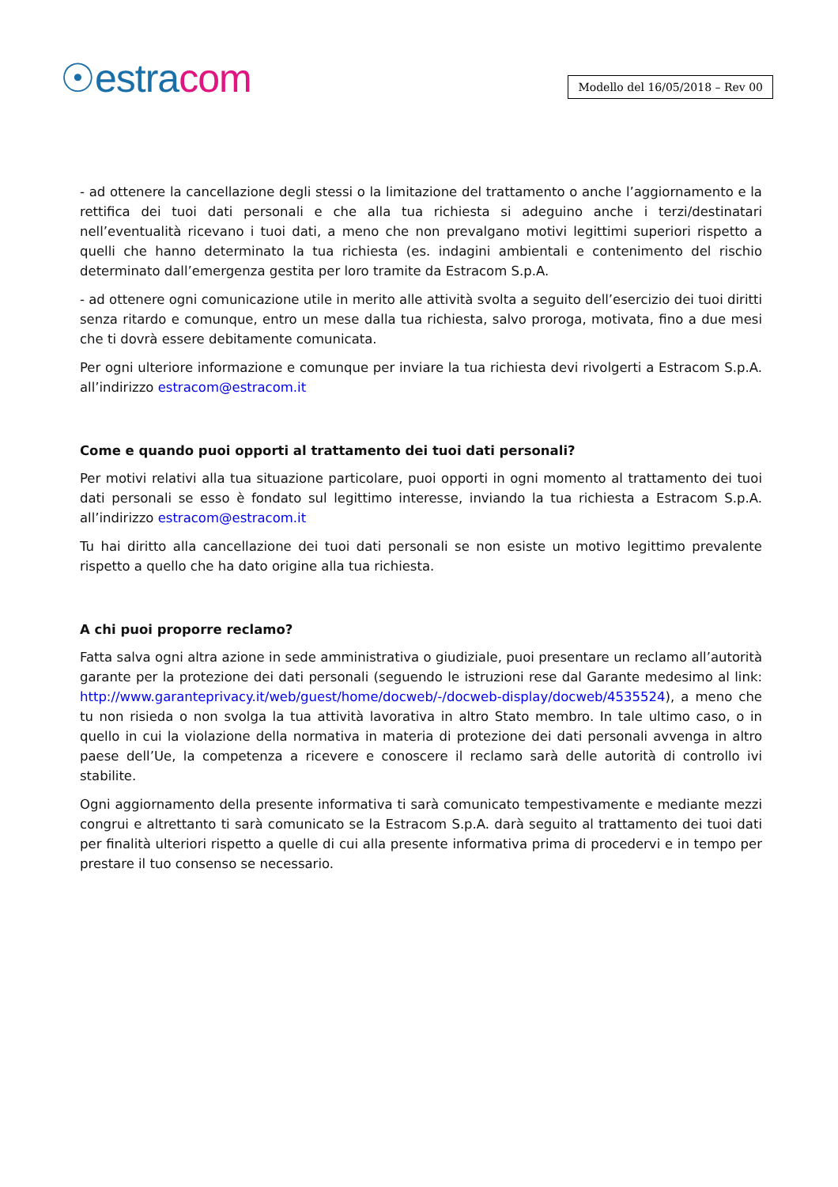☉estracom
Modello del 16/05/2018 – Rev 00
- ad ottenere la cancellazione degli stessi o la limitazione del trattamento o anche l’aggiornamento e la rettifica dei tuoi dati personali e che alla tua richiesta si adeguino anche i terzi/destinatari nell’eventualità ricevano i tuoi dati, a meno che non prevalgano motivi legittimi superiori rispetto a quelli che hanno determinato la tua richiesta (es. indagini ambientali e contenimento del rischio determinato dall’emergenza gestita per loro tramite da Estracom S.p.A.
- ad ottenere ogni comunicazione utile in merito alle attività svolta a seguito dell’esercizio dei tuoi diritti senza ritardo e comunque, entro un mese dalla tua richiesta, salvo proroga, motivata, fino a due mesi che ti dovrà essere debitamente comunicata.
Per ogni ulteriore informazione e comunque per inviare la tua richiesta devi rivolgerti a Estracom S.p.A. all’indirizzo estracom@estracom.it
Come e quando puoi opporti al trattamento dei tuoi dati personali?
Per motivi relativi alla tua situazione particolare, puoi opporti in ogni momento al trattamento dei tuoi dati personali se esso è fondato sul legittimo interesse, inviando la tua richiesta a Estracom S.p.A. all’indirizzo estracom@estracom.it
Tu hai diritto alla cancellazione dei tuoi dati personali se non esiste un motivo legittimo prevalente rispetto a quello che ha dato origine alla tua richiesta.
A chi puoi proporre reclamo?
Fatta salva ogni altra azione in sede amministrativa o giudiziale, puoi presentare un reclamo all’autorità garante per la protezione dei dati personali (seguendo le istruzioni rese dal Garante medesimo al link: http://www.garanteprivacy.it/web/guest/home/docweb/-/docweb-display/docweb/4535524), a meno che tu non risieda o non svolga la tua attività lavorativa in altro Stato membro. In tale ultimo caso, o in quello in cui la violazione della normativa in materia di protezione dei dati personali avvenga in altro paese dell’Ue, la competenza a ricevere e conoscere il reclamo sarà delle autorità di controllo ivi stabilite.
Ogni aggiornamento della presente informativa ti sarà comunicato tempestivamente e mediante mezzi congrui e altrettanto ti sarà comunicato se la Estracom S.p.A. darà seguito al trattamento dei tuoi dati per finalità ulteriori rispetto a quelle di cui alla presente informativa prima di procedervi e in tempo per prestare il tuo consenso se necessario.